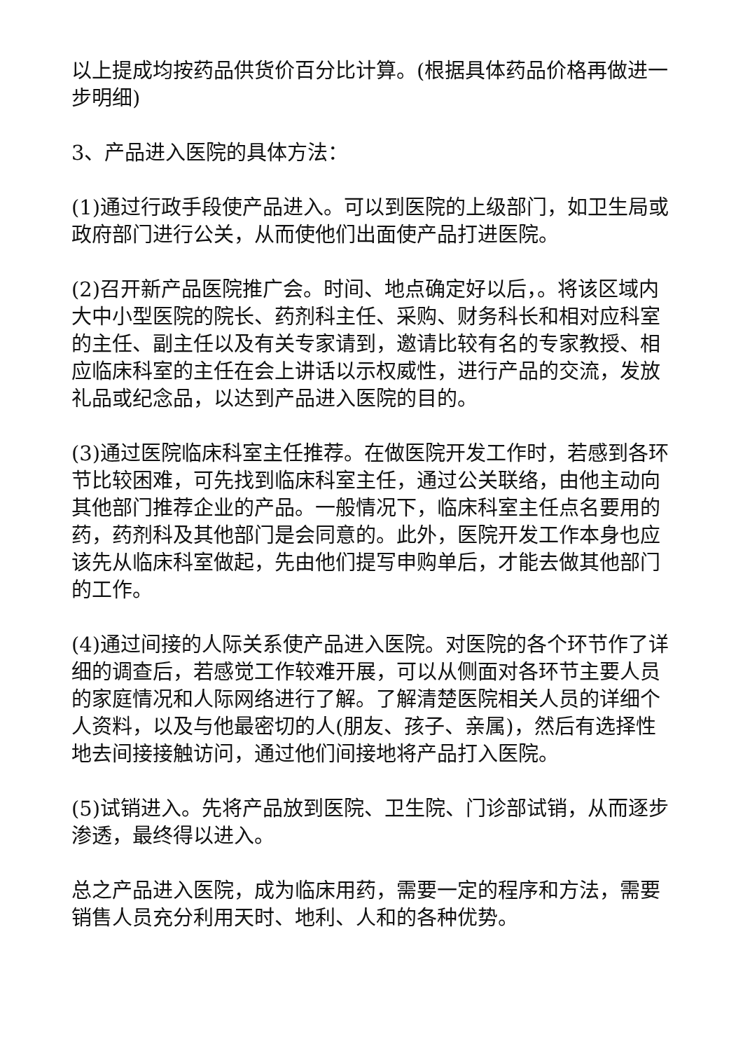以上提成均按药品供货价百分比计算。(根据具体药品价格再做进一步明细)
3、产品进入医院的具体方法：
(1)通过行政手段使产品进入。可以到医院的上级部门，如卫生局或政府部门进行公关，从而使他们出面使产品打进医院。
(2)召开新产品医院推广会。时间、地点确定好以后，。将该区域内大中小型医院的院长、药剂科主任、采购、财务科长和相对应科室的主任、副主任以及有关专家请到，邀请比较有名的专家教授、相应临床科室的主任在会上讲话以示权威性，进行产品的交流，发放礼品或纪念品，以达到产品进入医院的目的。
(3)通过医院临床科室主任推荐。在做医院开发工作时，若感到各环节比较困难，可先找到临床科室主任，通过公关联络，由他主动向其他部门推荐企业的产品。一般情况下，临床科室主任点名要用的药，药剂科及其他部门是会同意的。此外，医院开发工作本身也应该先从临床科室做起，先由他们提写申购单后，才能去做其他部门的工作。
(4)通过间接的人际关系使产品进入医院。对医院的各个环节作了详细的调查后，若感觉工作较难开展，可以从侧面对各环节主要人员的家庭情况和人际网络进行了解。了解清楚医院相关人员的详细个人资料，以及与他最密切的人(朋友、孩子、亲属)，然后有选择性地去间接接触访问，通过他们间接地将产品打入医院。
(5)试销进入。先将产品放到医院、卫生院、门诊部试销，从而逐步渗透，最终得以进入。
总之产品进入医院，成为临床用药，需要一定的程序和方法，需要销售人员充分利用天时、地利、人和的各种优势。